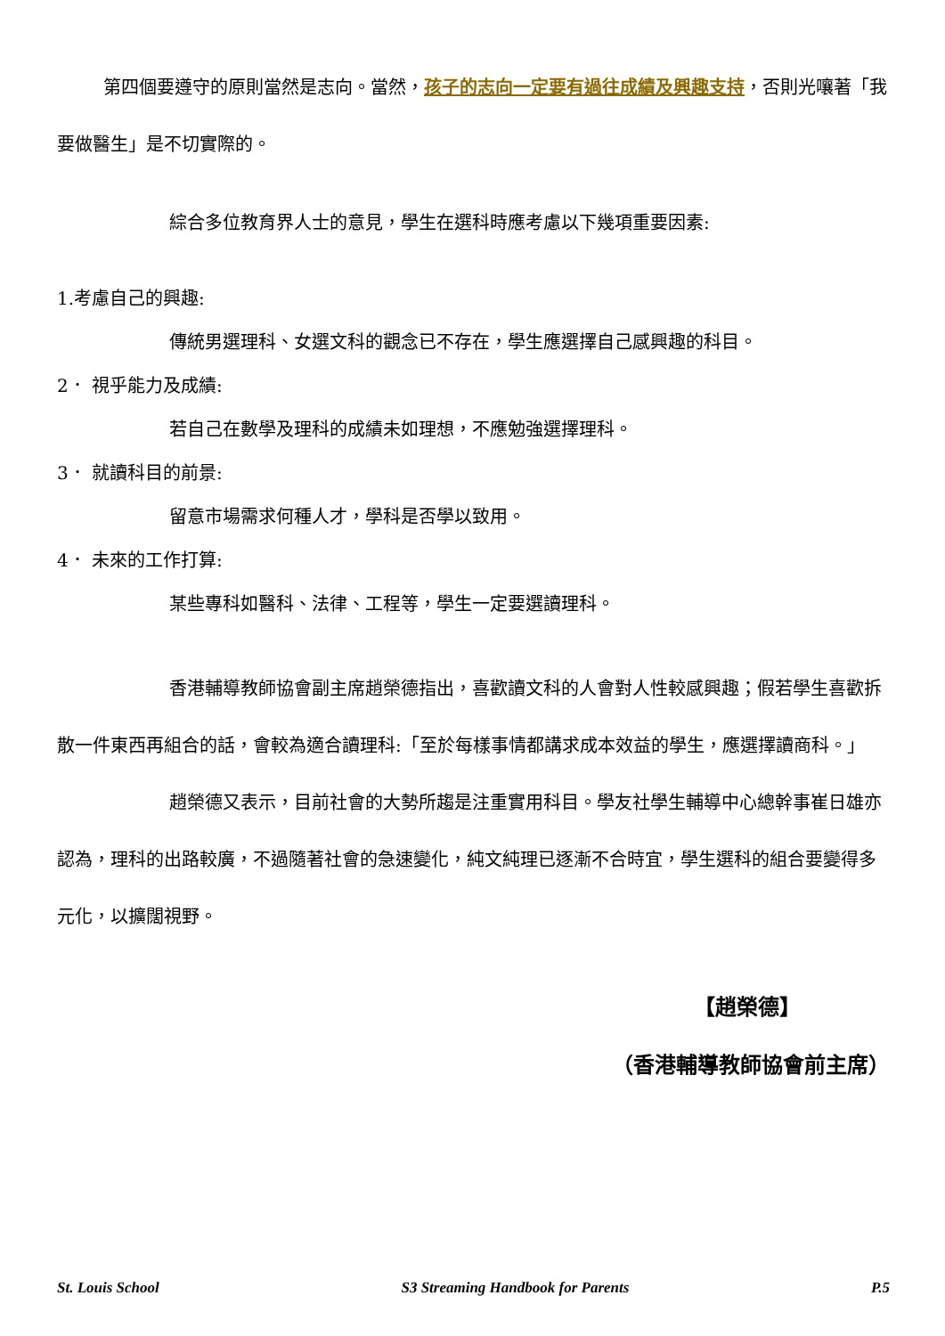第四個要遵守的原則當然是志向。當然，孩子的志向一定要有過往成績及興趣支持，否則光嚷著「我要做醫生」是不切實際的。
綜合多位教育界人士的意見，學生在選科時應考慮以下幾項重要因素:
1.考慮自己的興趣:
傳統男選理科、女選文科的觀念已不存在，學生應選擇自己感興趣的科目。
2． 視乎能力及成績:
若自己在數學及理科的成績未如理想，不應勉強選擇理科。
3． 就讀科目的前景:
留意市場需求何種人才，學科是否學以致用。
4． 未來的工作打算:
某些專科如醫科、法律、工程等，學生一定要選讀理科。
香港輔導教師協會副主席趙榮德指出，喜歡讀文科的人會對人性較感興趣；假若學生喜歡拆散一件東西再組合的話，會較為適合讀理科:「至於每樣事情都講求成本效益的學生，應選擇讀商科。」
趙榮德又表示，目前社會的大勢所趨是注重實用科目。學友社學生輔導中心總幹事崔日雄亦認為，理科的出路較廣，不過隨著社會的急速變化，純文純理已逐漸不合時宜，學生選科的組合要變得多元化，以擴闊視野。
【趙榮德】
（香港輔導教師協會前主席）
St. Louis School S3 Streaming Handbook for Parents P.5